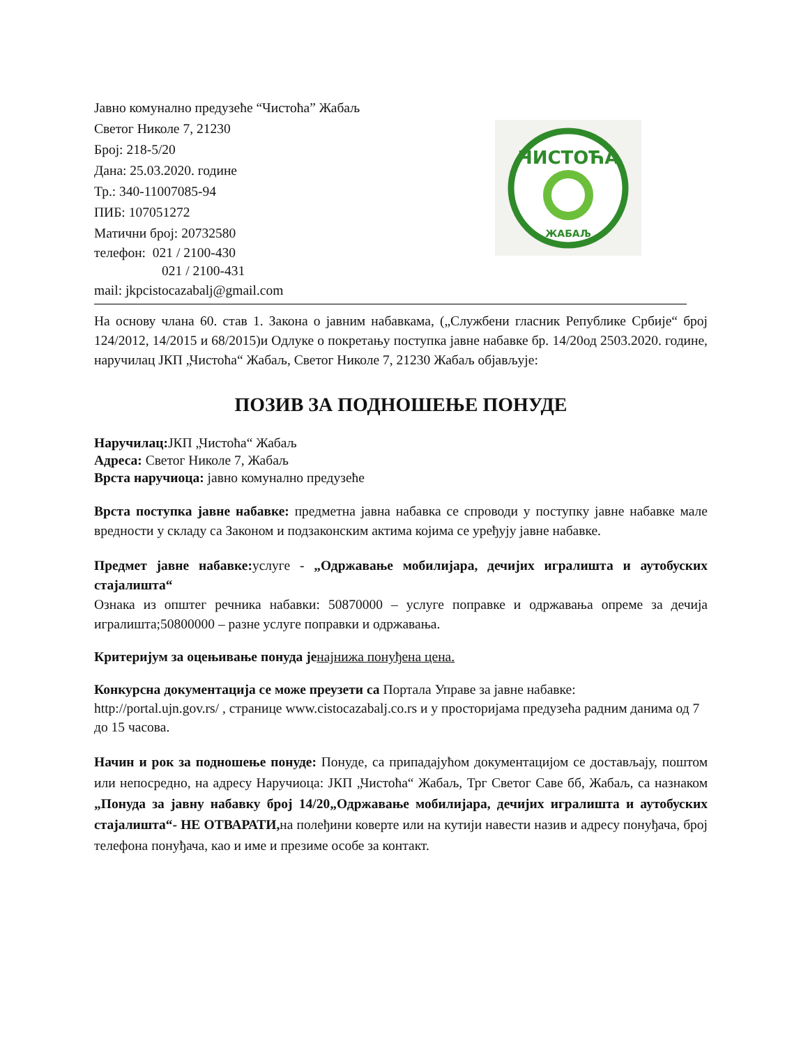Јавно комунално предузеће “Чистоћа” Жабаљ
Светог Николе 7, 21230
Број: 218-5/20
Дана: 25.03.2020. године
Тр.: 340-11007085-94
ПИБ: 107051272
Матични број: 20732580
телефон: 021 / 2100-430
021 / 2100-431
mail: jkpcistocazabalj@gmail.com
ЧИСТОЋА
ЖАБАЉ
На основу члана 60. став 1. Закона о јавним набавкама, („Службени гласник Републике Србије“ број 124/2012, 14/2015 и 68/2015)и Одлуке о покретању поступка јавне набавке бр. 14/20од 2503.2020. године, наручилац ЈКП „Чистоћа“ Жабаљ, Светог Николе 7, 21230 Жабаљ објављује:
ПОЗИВ ЗА ПОДНОШЕЊЕ ПОНУДЕ
Наручилац: ЈКП „Чистоћа“ Жабаљ
Адреса: Светог Николе 7, Жабаљ
Врста наручиоца: јавно комунално предузеће
Врста поступка јавне набавке: предметна јавна набавка се спроводи у поступку јавне набавке мале вредности у складу са Законом и подзаконским актима којима се уређују јавне набавке.
Предмет јавне набавке: услуге - „Одржавање мобилијара, дечијих игралишта и аутобуских стајалишта“
Ознака из општег речника набавки: 50870000 – услуге поправке и одржавања опреме за дечија игралишта;50800000 – разне услуге поправки и одржавања.
Критеријум за оцењивање понуда је најнижа понуђена цена.
Конкурсна документација се може преузети са Портала Управе за јавне набавке:
http://portal.ujn.gov.rs/ , странице www.cistocazabalj.co.rs и у просторијама предузећа радним данима од 7 до 15 часова.
Начин и рок за подношење понуде: Понуде, са припадајућом документацијом се достављају, поштом или непосредно, на адресу Наручиоца: ЈКП „Чистоћа“ Жабаљ, Трг Светог Саве бб, Жабаљ, са назнаком „Понуда за јавну набавку број 14/20„Одржавање мобилијара, дечијих игралишта и аутобуских стајалишта“- НЕ ОТВАРАТИ, на полеђини коверте или на кутији навести назив и адресу понуђача, број телефона понуђача, као и име и презиме особе за контакт.